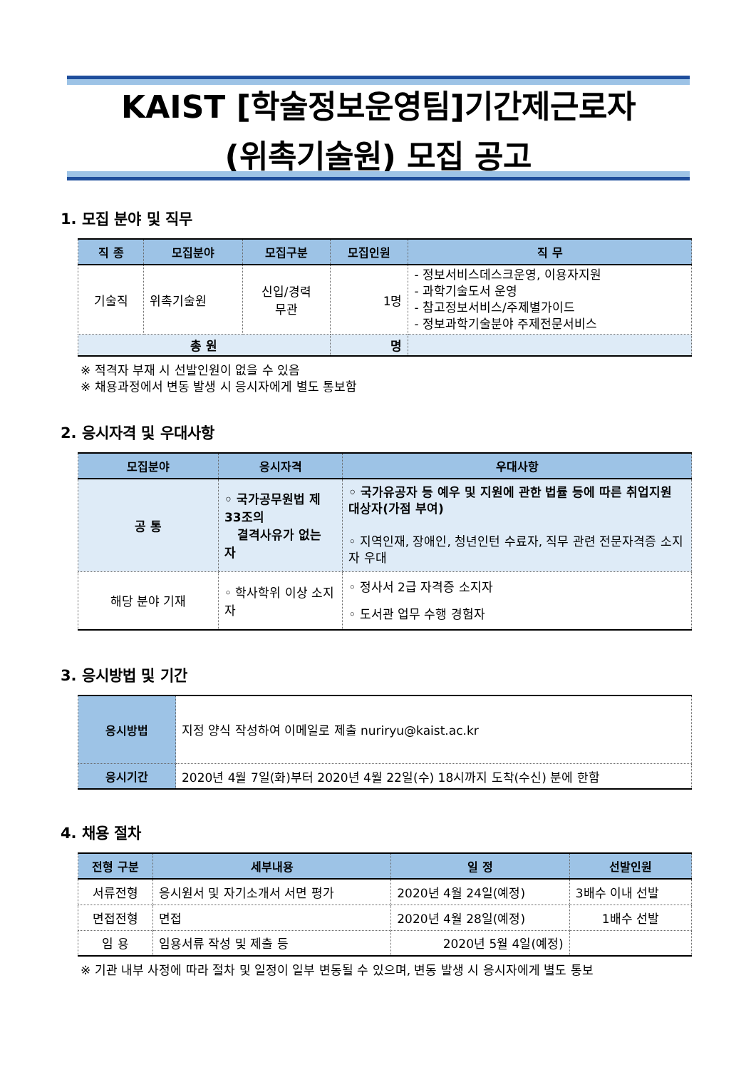KAIST [학술정보운영팀]기간제근로자
(위촉기술원) 모집 공고
1. 모집 분야 및 직무
| 직 종 | 모집분야 | 모집구분 | 모집인원 | 직 무 |
| --- | --- | --- | --- | --- |
| 기술직 | 위촉기술원 | 신입/경력 무관 | 1명 | - 정보서비스데스크운영, 이용자지원 - 과학기술도서 운영 - 참고정보서비스/주제별가이드 - 정보과학기술분야 주제전문서비스 |
| 총 원 | | | 명 | |
※ 적격자 부재 시 선발인원이 없을 수 있음
※ 채용과정에서 변동 발생 시 응시자에게 별도 통보함
2. 응시자격 및 우대사항
| 모집분야 | 응시자격 | 우대사항 |
| --- | --- | --- |
| 공 통 | ◦ 국가공무원법 제33조의 결격사유가 없는 자 | ◦ 국가유공자 등 예우 및 지원에 관한 법률 등에 따른 취업지원 대상자(가점 부여) ◦ 지역인재, 장애인, 청년인턴 수료자, 직무 관련 전문자격증 소지자 우대 |
| 해당 분야 기재 | ◦ 학사학위 이상 소지자 | ◦ 정사서 2급 자격증 소지자 ◦ 도서관 업무 수행 경험자 |
3. 응시방법 및 기간
| 응시방법 | 지정 양식 작성하여 이메일로 제출 nuriryu@kaist.ac.kr |
| 응시기간 | 2020년 4월 7일(화)부터 2020년 4월 22일(수) 18시까지 도착(수신) 분에 한함 |
4. 채용 절차
| 전형 구분 | 세부내용 | 일 정 | 선발인원 |
| --- | --- | --- | --- |
| 서류전형 | 응시원서 및 자기소개서 서면 평가 | 2020년 4월 24일(예정) | 3배수 이내 선발 |
| 면접전형 | 면접 | 2020년 4월 28일(예정) | 1배수 선발 |
| 임 용 | 임용서류 작성 및 제출 등 | 2020년 5월 4일(예정) | |
※ 기관 내부 사정에 따라 절차 및 일정이 일부 변동될 수 있으며, 변동 발생 시 응시자에게 별도 통보